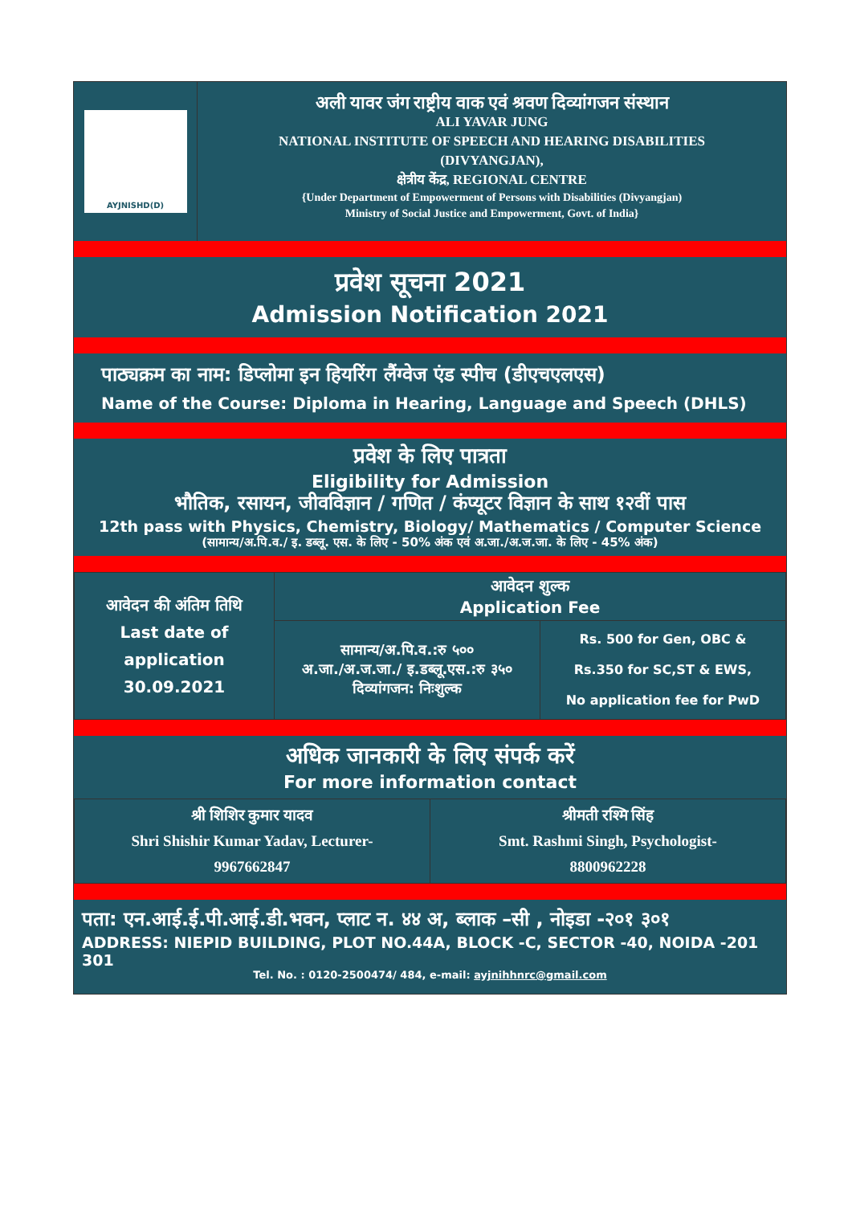AYJNISHD(D)
अली यावर जंग राष्ट्रीय वाक एवं श्रवण दिव्यांगजन संस्थान
ALI YAVAR JUNG
NATIONAL INSTITUTE OF SPEECH AND HEARING DISABILITIES
(DIVYANGJAN),
क्षेत्रीय केंद्र, REGIONAL CENTRE
{Under Department of Empowerment of Persons with Disabilities (Divyangjan)
Ministry of Social Justice and Empowerment, Govt. of India}
प्रवेश सूचना 2021
Admission Notification 2021
पाठ्यक्रम का नाम: डिप्लोमा इन हियरिंग लैंग्वेज एंड स्पीच (डीएचएलएस)
Name of the Course: Diploma in Hearing, Language and Speech (DHLS)
प्रवेश के लिए पात्रता
Eligibility for Admission
भौतिक, रसायन, जीवविज्ञान / गणित / कंप्यूटर विज्ञान के साथ १२वीं पास
12th pass with Physics, Chemistry, Biology/ Mathematics / Computer Science
(सामान्य/अ.पि.व./ इ. डब्लू. एस. के लिए - 50% अंक एवं अ.जा./अ.ज.जा. के लिए - 45% अंक)
| आवेदन की अंतिम तिथि Last date of application 30.09.2021 | आवेदन शुल्क Application Fee | |
| --- | --- | --- |
| | सामान्य/अ.पि.व.:रु ५०० अ.जा./अ.ज.जा./ इ.डब्लू.एस.:रु ३५० दिव्यांगजन: निःशुल्क | Rs. 500 for Gen, OBC & Rs.350 for SC,ST & EWS, No application fee for PwD |
अधिक जानकारी के लिए संपर्क करें
For more information contact
| श्री शिशिर कुमार यादव Shri Shishir Kumar Yadav, Lecturer- 9967662847 | श्रीमती रश्मि सिंह Smt. Rashmi Singh, Psychologist- 8800962228 |
पता: एन.आई.ई.पी.आई.डी.भवन, प्लाट न. ४४ अ, ब्लाक –सी , नोइडा -२०१ ३०१
ADDRESS: NIEPID BUILDING, PLOT NO.44A, BLOCK -C, SECTOR -40, NOIDA -201 301
Tel. No. : 0120-2500474/ 484, e-mail: ayjnihhnrc@gmail.com